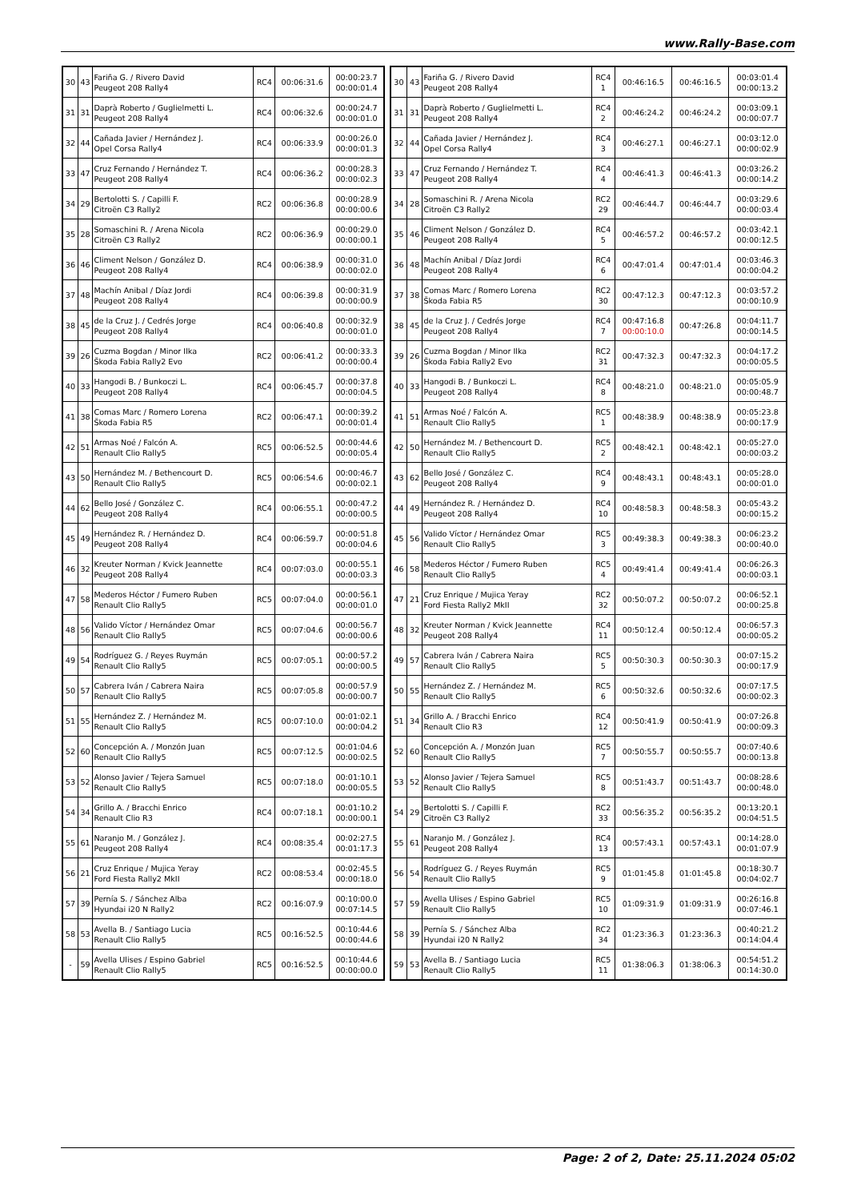www.Rally-Base.com
| 30 | 43 | Fariña G. / Rivero David Peugeot 208 Rally4 | RC4 | 00:06:31.6 | 00:00:23.7 00:00:01.4 |
| 31 | 31 | Daprà Roberto / Guglielmetti L. Peugeot 208 Rally4 | RC4 | 00:06:32.6 | 00:00:24.7 00:00:01.0 |
| 32 | 44 | Cañada Javier / Hernández J. Opel Corsa Rally4 | RC4 | 00:06:33.9 | 00:00:26.0 00:00:01.3 |
| 33 | 47 | Cruz Fernando / Hernández T. Peugeot 208 Rally4 | RC4 | 00:06:36.2 | 00:00:28.3 00:00:02.3 |
| 34 | 29 | Bertolotti S. / Capilli F. Citroën C3 Rally2 | RC2 | 00:06:36.8 | 00:00:28.9 00:00:00.6 |
| 35 | 28 | Somaschini R. / Arena Nicola Citroën C3 Rally2 | RC2 | 00:06:36.9 | 00:00:29.0 00:00:00.1 |
| 36 | 46 | Climent Nelson / González D. Peugeot 208 Rally4 | RC4 | 00:06:38.9 | 00:00:31.0 00:00:02.0 |
| 37 | 48 | Machín Anibal / Díaz Jordi Peugeot 208 Rally4 | RC4 | 00:06:39.8 | 00:00:31.9 00:00:00.9 |
| 38 | 45 | de la Cruz J. / Cedrés Jorge Peugeot 208 Rally4 | RC4 | 00:06:40.8 | 00:00:32.9 00:00:01.0 |
| 39 | 26 | Cuzma Bogdan / Minor Ilka Škoda Fabia Rally2 Evo | RC2 | 00:06:41.2 | 00:00:33.3 00:00:00.4 |
| 40 | 33 | Hangodi B. / Bunkoczi L. Peugeot 208 Rally4 | RC4 | 00:06:45.7 | 00:00:37.8 00:00:04.5 |
| 41 | 38 | Comas Marc / Romero Lorena Škoda Fabia R5 | RC2 | 00:06:47.1 | 00:00:39.2 00:00:01.4 |
| 42 | 51 | Armas Noé / Falcón A. Renault Clio Rally5 | RC5 | 00:06:52.5 | 00:00:44.6 00:00:05.4 |
| 43 | 50 | Hernández M. / Bethencourt D. Renault Clio Rally5 | RC5 | 00:06:54.6 | 00:00:46.7 00:00:02.1 |
| 44 | 62 | Bello José / González C. Peugeot 208 Rally4 | RC4 | 00:06:55.1 | 00:00:47.2 00:00:00.5 |
| 45 | 49 | Hernández R. / Hernández D. Peugeot 208 Rally4 | RC4 | 00:06:59.7 | 00:00:51.8 00:00:04.6 |
| 46 | 32 | Kreuter Norman / Kvick Jeannette Peugeot 208 Rally4 | RC4 | 00:07:03.0 | 00:00:55.1 00:00:03.3 |
| 47 | 58 | Mederos Héctor / Fumero Ruben Renault Clio Rally5 | RC5 | 00:07:04.0 | 00:00:56.1 00:00:01.0 |
| 48 | 56 | Valido Víctor / Hernández Omar Renault Clio Rally5 | RC5 | 00:07:04.6 | 00:00:56.7 00:00:00.6 |
| 49 | 54 | Rodríguez G. / Reyes Ruymán Renault Clio Rally5 | RC5 | 00:07:05.1 | 00:00:57.2 00:00:00.5 |
| 50 | 57 | Cabrera Iván / Cabrera Naira Renault Clio Rally5 | RC5 | 00:07:05.8 | 00:00:57.9 00:00:00.7 |
| 51 | 55 | Hernández Z. / Hernández M. Renault Clio Rally5 | RC5 | 00:07:10.0 | 00:01:02.1 00:00:04.2 |
| 52 | 60 | Concepción A. / Monzón Juan Renault Clio Rally5 | RC5 | 00:07:12.5 | 00:01:04.6 00:00:02.5 |
| 53 | 52 | Alonso Javier / Tejera Samuel Renault Clio Rally5 | RC5 | 00:07:18.0 | 00:01:10.1 00:00:05.5 |
| 54 | 34 | Grillo A. / Bracchi Enrico Renault Clio R3 | RC4 | 00:07:18.1 | 00:01:10.2 00:00:00.1 |
| 55 | 61 | Naranjo M. / González J. Peugeot 208 Rally4 | RC4 | 00:08:35.4 | 00:02:27.5 00:01:17.3 |
| 56 | 21 | Cruz Enrique / Mujica Yeray Ford Fiesta Rally2 MkII | RC2 | 00:08:53.4 | 00:02:45.5 00:00:18.0 |
| 57 | 39 | Pernía S. / Sánchez Alba Hyundai i20 N Rally2 | RC2 | 00:16:07.9 | 00:10:00.0 00:07:14.5 |
| 58 | 53 | Avella B. / Santiago Lucia Renault Clio Rally5 | RC5 | 00:16:52.5 | 00:10:44.6 00:00:44.6 |
| - | 59 | Avella Ulises / Espino Gabriel Renault Clio Rally5 | RC5 | 00:16:52.5 | 00:10:44.6 00:00:00.0 |
| 30 | 43 | Fariña G. / Rivero David Peugeot 208 Rally4 | RC4 1 | 00:46:16.5 | 00:46:16.5 | 00:03:01.4 00:00:13.2 |
| 31 | 31 | Daprà Roberto / Guglielmetti L. Peugeot 208 Rally4 | RC4 2 | 00:46:24.2 | 00:46:24.2 | 00:03:09.1 00:00:07.7 |
| 32 | 44 | Cañada Javier / Hernández J. Opel Corsa Rally4 | RC4 3 | 00:46:27.1 | 00:46:27.1 | 00:03:12.0 00:00:02.9 |
| 33 | 47 | Cruz Fernando / Hernández T. Peugeot 208 Rally4 | RC4 4 | 00:46:41.3 | 00:46:41.3 | 00:03:26.2 00:00:14.2 |
| 34 | 28 | Somaschini R. / Arena Nicola Citroën C3 Rally2 | RC2 29 | 00:46:44.7 | 00:46:44.7 | 00:03:29.6 00:00:03.4 |
| 35 | 46 | Climent Nelson / González D. Peugeot 208 Rally4 | RC4 5 | 00:46:57.2 | 00:46:57.2 | 00:03:42.1 00:00:12.5 |
| 36 | 48 | Machín Anibal / Díaz Jordi Peugeot 208 Rally4 | RC4 6 | 00:47:01.4 | 00:47:01.4 | 00:03:46.3 00:00:04.2 |
| 37 | 38 | Comas Marc / Romero Lorena Škoda Fabia R5 | RC2 30 | 00:47:12.3 | 00:47:12.3 | 00:03:57.2 00:00:10.9 |
| 38 | 45 | de la Cruz J. / Cedrés Jorge Peugeot 208 Rally4 | RC4 7 | 00:47:16.8 00:00:10.0 | 00:47:26.8 | 00:04:11.7 00:00:14.5 |
| 39 | 26 | Cuzma Bogdan / Minor Ilka Škoda Fabia Rally2 Evo | RC2 31 | 00:47:32.3 | 00:47:32.3 | 00:04:17.2 00:00:05.5 |
| 40 | 33 | Hangodi B. / Bunkoczi L. Peugeot 208 Rally4 | RC4 8 | 00:48:21.0 | 00:48:21.0 | 00:05:05.9 00:00:48.7 |
| 41 | 51 | Armas Noé / Falcón A. Renault Clio Rally5 | RC5 1 | 00:48:38.9 | 00:48:38.9 | 00:05:23.8 00:00:17.9 |
| 42 | 50 | Hernández M. / Bethencourt D. Renault Clio Rally5 | RC5 2 | 00:48:42.1 | 00:48:42.1 | 00:05:27.0 00:00:03.2 |
| 43 | 62 | Bello José / González C. Peugeot 208 Rally4 | RC4 9 | 00:48:43.1 | 00:48:43.1 | 00:05:28.0 00:00:01.0 |
| 44 | 49 | Hernández R. / Hernández D. Peugeot 208 Rally4 | RC4 10 | 00:48:58.3 | 00:48:58.3 | 00:05:43.2 00:00:15.2 |
| 45 | 56 | Valido Víctor / Hernández Omar Renault Clio Rally5 | RC5 3 | 00:49:38.3 | 00:49:38.3 | 00:06:23.2 00:00:40.0 |
| 46 | 58 | Mederos Héctor / Fumero Ruben Renault Clio Rally5 | RC5 4 | 00:49:41.4 | 00:49:41.4 | 00:06:26.3 00:00:03.1 |
| 47 | 21 | Cruz Enrique / Mujica Yeray Ford Fiesta Rally2 MkII | RC2 32 | 00:50:07.2 | 00:50:07.2 | 00:06:52.1 00:00:25.8 |
| 48 | 32 | Kreuter Norman / Kvick Jeannette Peugeot 208 Rally4 | RC4 11 | 00:50:12.4 | 00:50:12.4 | 00:06:57.3 00:00:05.2 |
| 49 | 57 | Cabrera Iván / Cabrera Naira Renault Clio Rally5 | RC5 5 | 00:50:30.3 | 00:50:30.3 | 00:07:15.2 00:00:17.9 |
| 50 | 55 | Hernández Z. / Hernández M. Renault Clio Rally5 | RC5 6 | 00:50:32.6 | 00:50:32.6 | 00:07:17.5 00:00:02.3 |
| 51 | 34 | Grillo A. / Bracchi Enrico Renault Clio R3 | RC4 12 | 00:50:41.9 | 00:50:41.9 | 00:07:26.8 00:00:09.3 |
| 52 | 60 | Concepción A. / Monzón Juan Renault Clio Rally5 | RC5 7 | 00:50:55.7 | 00:50:55.7 | 00:07:40.6 00:00:13.8 |
| 53 | 52 | Alonso Javier / Tejera Samuel Renault Clio Rally5 | RC5 8 | 00:51:43.7 | 00:51:43.7 | 00:08:28.6 00:00:48.0 |
| 54 | 29 | Bertolotti S. / Capilli F. Citroën C3 Rally2 | RC2 33 | 00:56:35.2 | 00:56:35.2 | 00:13:20.1 00:04:51.5 |
| 55 | 61 | Naranjo M. / González J. Peugeot 208 Rally4 | RC4 13 | 00:57:43.1 | 00:57:43.1 | 00:14:28.0 00:01:07.9 |
| 56 | 54 | Rodríguez G. / Reyes Ruymán Renault Clio Rally5 | RC5 9 | 01:01:45.8 | 01:01:45.8 | 00:18:30.7 00:04:02.7 |
| 57 | 59 | Avella Ulises / Espino Gabriel Renault Clio Rally5 | RC5 10 | 01:09:31.9 | 01:09:31.9 | 00:26:16.8 00:07:46.1 |
| 58 | 39 | Pernía S. / Sánchez Alba Hyundai i20 N Rally2 | RC2 34 | 01:23:36.3 | 01:23:36.3 | 00:40:21.2 00:14:04.4 |
| 59 | 53 | Avella B. / Santiago Lucia Renault Clio Rally5 | RC5 11 | 01:38:06.3 | 01:38:06.3 | 00:54:51.2 00:14:30.0 |
Page: 2 of 2, Date: 25.11.2024 05:02